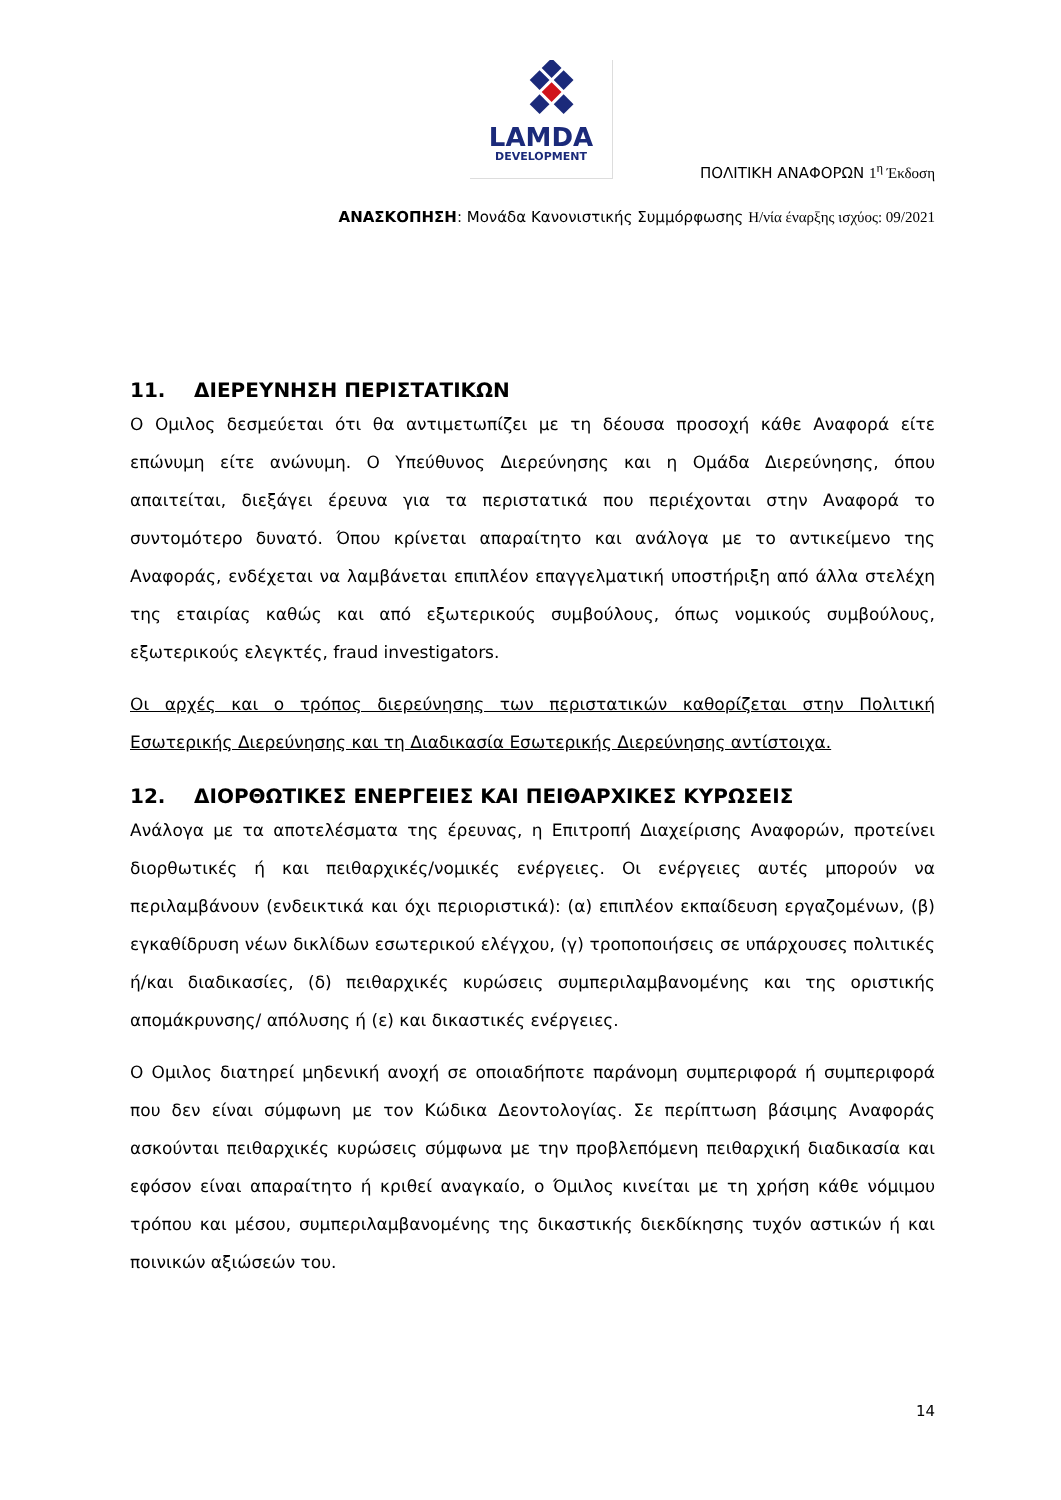LAMDA
DEVELOPMENT
ΠΟΛΙΤΙΚΗ ΑΝΑΦΟΡΩΝ 1<sup>η</sup> Έκδοση
ΑΝΑΣΚΟΠΗΣΗ: Μονάδα Κανονιστικής Συμμόρφωσης Η/νία έναρξης ισχύος: 09/2021
11. ΔΙΕΡΕΥΝΗΣΗ ΠΕΡΙΣΤΑΤΙΚΩΝ
Ο Ομιλος δεσμεύεται ότι θα αντιμετωπίζει με τη δέουσα προσοχή κάθε Αναφορά είτε επώνυμη είτε ανώνυμη. Ο Υπεύθυνος Διερεύνησης και η Ομάδα Διερεύνησης, όπου απαιτείται, διεξάγει έρευνα για τα περιστατικά που περιέχονται στην Αναφορά το συντομότερο δυνατό. Όπου κρίνεται απαραίτητο και ανάλογα με το αντικείμενο της Αναφοράς, ενδέχεται να λαμβάνεται επιπλέον επαγγελματική υποστήριξη από άλλα στελέχη της εταιρίας καθώς και από εξωτερικούς συμβούλους, όπως νομικούς συμβούλους, εξωτερικούς ελεγκτές, fraud investigators.
Οι αρχές και ο τρόπος διερεύνησης των περιστατικών καθορίζεται στην Πολιτική Εσωτερικής Διερεύνησης και τη Διαδικασία Εσωτερικής Διερεύνησης αντίστοιχα.
12. ΔΙΟΡΘΩΤΙΚΕΣ ΕΝΕΡΓΕΙΕΣ ΚΑΙ ΠΕΙΘΑΡΧΙΚΕΣ ΚΥΡΩΣΕΙΣ
Ανάλογα με τα αποτελέσματα της έρευνας, η Επιτροπή Διαχείρισης Αναφορών, προτείνει διορθωτικές ή και πειθαρχικές/νομικές ενέργειες. Οι ενέργειες αυτές μπορούν να περιλαμβάνουν (ενδεικτικά και όχι περιοριστικά): (α) επιπλέον εκπαίδευση εργαζομένων, (β) εγκαθίδρυση νέων δικλίδων εσωτερικού ελέγχου, (γ) τροποποιήσεις σε υπάρχουσες πολιτικές ή/και διαδικασίες, (δ) πειθαρχικές κυρώσεις συμπεριλαμβανομένης και της οριστικής απομάκρυνσης/ απόλυσης ή (ε) και δικαστικές ενέργειες.
Ο Ομιλος διατηρεί μηδενική ανοχή σε οποιαδήποτε παράνομη συμπεριφορά ή συμπεριφορά που δεν είναι σύμφωνη με τον Κώδικα Δεοντολογίας. Σε περίπτωση βάσιμης Αναφοράς ασκούνται πειθαρχικές κυρώσεις σύμφωνα με την προβλεπόμενη πειθαρχική διαδικασία και εφόσον είναι απαραίτητο ή κριθεί αναγκαίο, ο Όμιλος κινείται με τη χρήση κάθε νόμιμου τρόπου και μέσου, συμπεριλαμβανομένης της δικαστικής διεκδίκησης τυχόν αστικών ή και ποινικών αξιώσεών του.
14